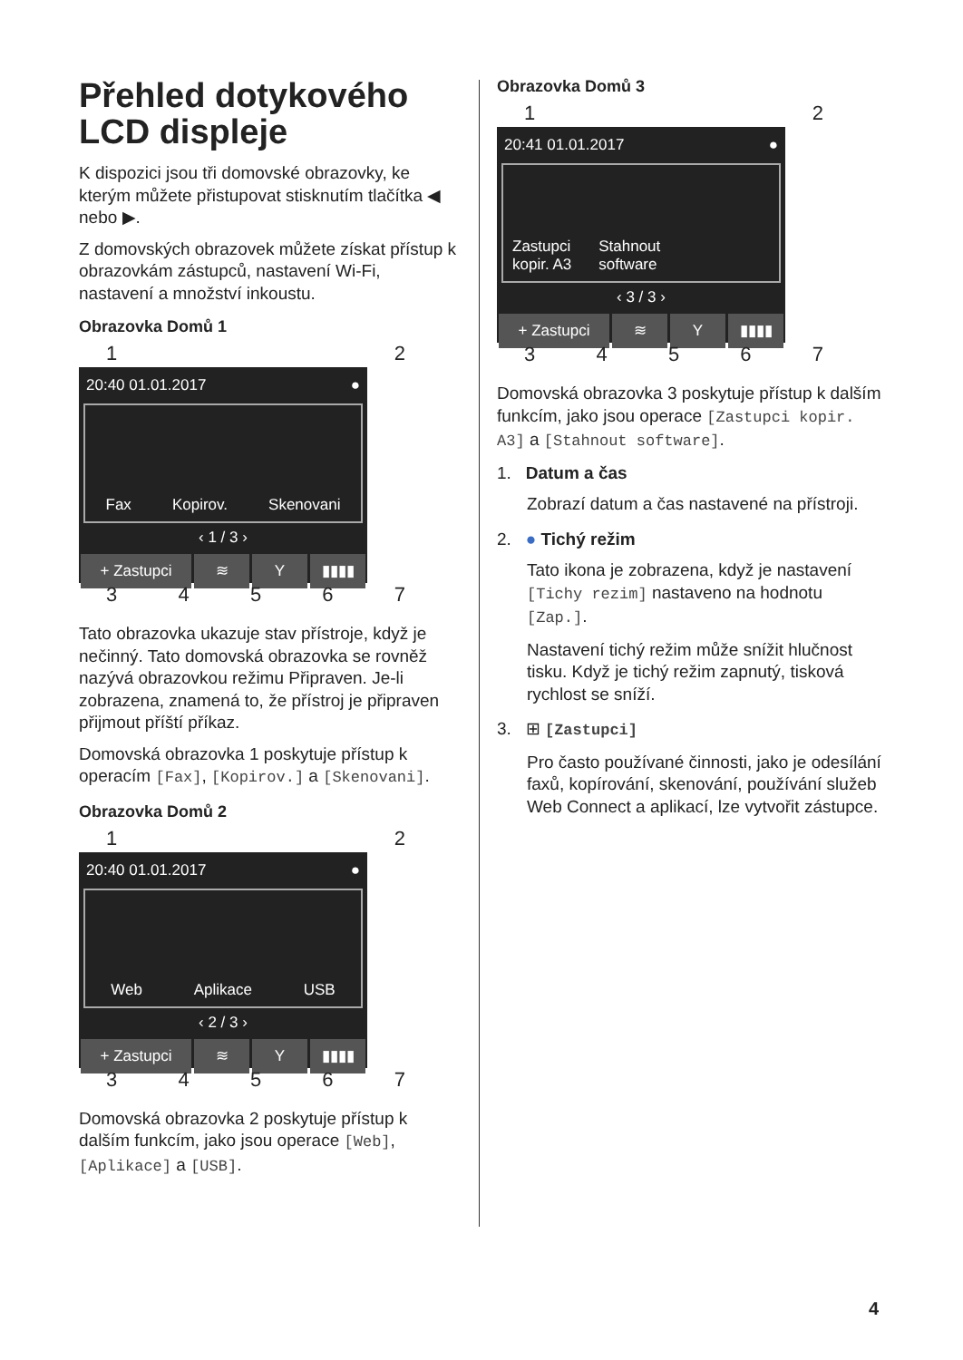Přehled dotykového LCD displeje
K dispozici jsou tři domovské obrazovky, ke kterým můžete přistupovat stisknutím tlačítka ◀ nebo ▶.
Z domovských obrazovek můžete získat přístup k obrazovkám zástupců, nastavení Wi-Fi, nastavení a množství inkoustu.
Obrazovka Domů 1
12
20:40 01.01.2017 ●
Fax Kopirov. Skenovani
‹ 1 / 3 ›
+ Zastupci ≋ Y ▮▮▮▮
34567
Tato obrazovka ukazuje stav přístroje, když je nečinný. Tato domovská obrazovka se rovněž nazývá obrazovkou režimu Připraven. Je-li zobrazena, znamená to, že přístroj je připraven přijmout příští příkaz.
Domovská obrazovka 1 poskytuje přístup k operacím [Fax], [Kopirov.] a [Skenovani].
Obrazovka Domů 2
12
20:40 01.01.2017 ●
Web Aplikace USB
‹ 2 / 3 ›
+ Zastupci ≋ Y ▮▮▮▮
34567
Domovská obrazovka 2 poskytuje přístup k dalším funkcím, jako jsou operace [Web], [Aplikace] a [USB].
Obrazovka Domů 3
12
20:41 01.01.2017 ●
Zastupci
kopir. A3 Stahnout
software
‹ 3 / 3 ›
+ Zastupci ≋ Y ▮▮▮▮
34567
Domovská obrazovka 3 poskytuje přístup k dalším funkcím, jako jsou operace [Zastupci kopir. A3] a [Stahnout software].
1. Datum a čas
Zobrazí datum a čas nastavené na přístroji.
2. ● Tichý režim
Tato ikona je zobrazena, když je nastavení [Tichy rezim] nastaveno na hodnotu [Zap.].
Nastavení tichý režim může snížit hlučnost tisku. Když je tichý režim zapnutý, tisková rychlost se sníží.
3. ⊞ [Zastupci]
Pro často používané činnosti, jako je odesílání faxů, kopírování, skenování, používání služeb Web Connect a aplikací, lze vytvořit zástupce.
4